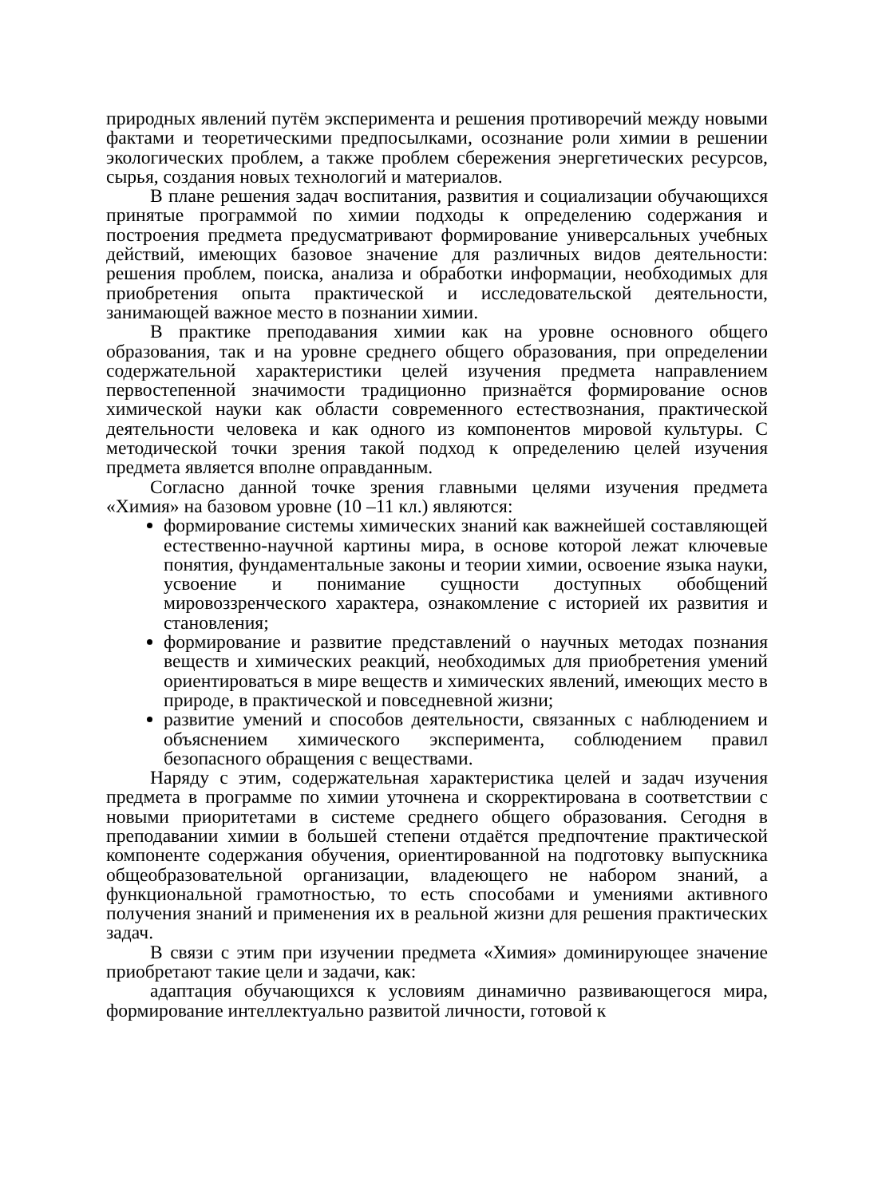природных явлений путём эксперимента и решения противоречий между новыми фактами и теоретическими предпосылками, осознание роли химии в решении экологических проблем, а также проблем сбережения энергетических ресурсов, сырья, создания новых технологий и материалов.
В плане решения задач воспитания, развития и социализации обучающихся принятые программой по химии подходы к определению содержания и построения предмета предусматривают формирование универсальных учебных действий, имеющих базовое значение для различных видов деятельности: решения проблем, поиска, анализа и обработки информации, необходимых для приобретения опыта практической и исследовательской деятельности, занимающей важное место в познании химии.
В практике преподавания химии как на уровне основного общего образования, так и на уровне среднего общего образования, при определении содержательной характеристики целей изучения предмета направлением первостепенной значимости традиционно признаётся формирование основ химической науки как области современного естествознания, практической деятельности человека и как одного из компонентов мировой культуры. С методической точки зрения такой подход к определению целей изучения предмета является вполне оправданным.
Согласно данной точке зрения главными целями изучения предмета «Химия» на базовом уровне (10 –11 кл.) являются:
формирование системы химических знаний как важнейшей составляющей естественно-научной картины мира, в основе которой лежат ключевые понятия, фундаментальные законы и теории химии, освоение языка науки, усвоение и понимание сущности доступных обобщений мировоззренческого характера, ознакомление с историей их развития и становления;
формирование и развитие представлений о научных методах познания веществ и химических реакций, необходимых для приобретения умений ориентироваться в мире веществ и химических явлений, имеющих место в природе, в практической и повседневной жизни;
развитие умений и способов деятельности, связанных с наблюдением и объяснением химического эксперимента, соблюдением правил безопасного обращения с веществами.
Наряду с этим, содержательная характеристика целей и задач изучения предмета в программе по химии уточнена и скорректирована в соответствии с новыми приоритетами в системе среднего общего образования. Сегодня в преподавании химии в большей степени отдаётся предпочтение практической компоненте содержания обучения, ориентированной на подготовку выпускника общеобразовательной организации, владеющего не набором знаний, а функциональной грамотностью, то есть способами и умениями активного получения знаний и применения их в реальной жизни для решения практических задач.
В связи с этим при изучении предмета «Химия» доминирующее значение приобретают такие цели и задачи, как:
адаптация обучающихся к условиям динамично развивающегося мира, формирование интеллектуально развитой личности, готовой к